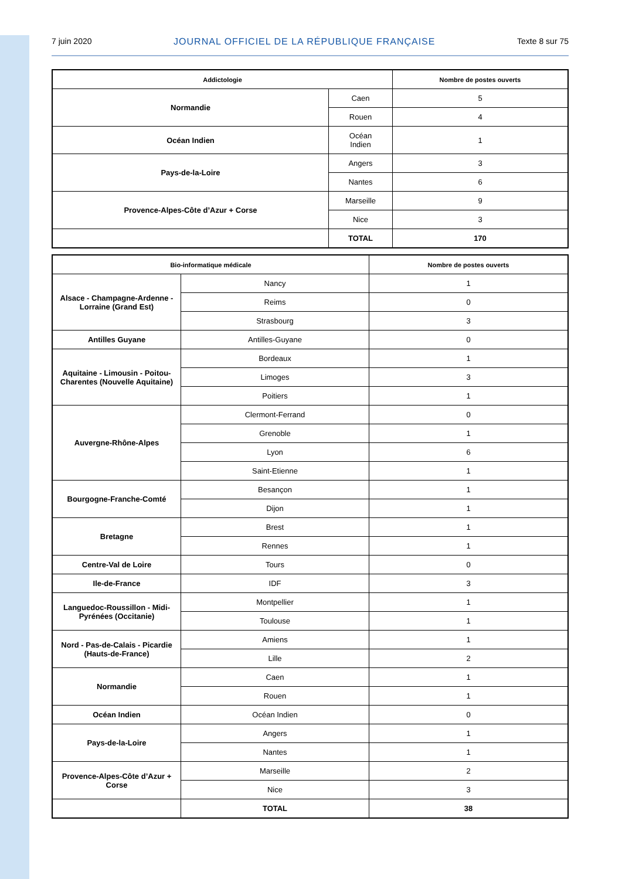7 juin 2020 JOURNAL OFFICIEL DE LA RÉPUBLIQUE FRANÇAISE Texte 8 sur 75
| Addictologie | | Nombre de postes ouverts |
| --- | --- | --- |
| Normandie | Caen | 5 |
| | Rouen | 4 |
| Océan Indien | Océan Indien | 1 |
| Pays-de-la-Loire | Angers | 3 |
| | Nantes | 6 |
| Provence-Alpes-Côte d’Azur + Corse | Marseille | 9 |
| | Nice | 3 |
| | TOTAL | 170 |
| Bio-informatique médicale | | Nombre de postes ouverts |
| --- | --- | --- |
| Alsace - Champagne-Ardenne - Lorraine (Grand Est) | Nancy | 1 |
| | Reims | 0 |
| | Strasbourg | 3 |
| Antilles Guyane | Antilles-Guyane | 0 |
| Aquitaine - Limousin - Poitou-Charentes (Nouvelle Aquitaine) | Bordeaux | 1 |
| | Limoges | 3 |
| | Poitiers | 1 |
| Auvergne-Rhône-Alpes | Clermont-Ferrand | 0 |
| | Grenoble | 1 |
| | Lyon | 6 |
| | Saint-Etienne | 1 |
| Bourgogne-Franche-Comté | Besançon | 1 |
| | Dijon | 1 |
| Bretagne | Brest | 1 |
| | Rennes | 1 |
| Centre-Val de Loire | Tours | 0 |
| Ile-de-France | IDF | 3 |
| Languedoc-Roussillon - Midi-Pyrénées (Occitanie) | Montpellier | 1 |
| | Toulouse | 1 |
| Nord - Pas-de-Calais - Picardie (Hauts-de-France) | Amiens | 1 |
| | Lille | 2 |
| Normandie | Caen | 1 |
| | Rouen | 1 |
| Océan Indien | Océan Indien | 0 |
| Pays-de-la-Loire | Angers | 1 |
| | Nantes | 1 |
| Provence-Alpes-Côte d’Azur + Corse | Marseille | 2 |
| | Nice | 3 |
| | TOTAL | 38 |